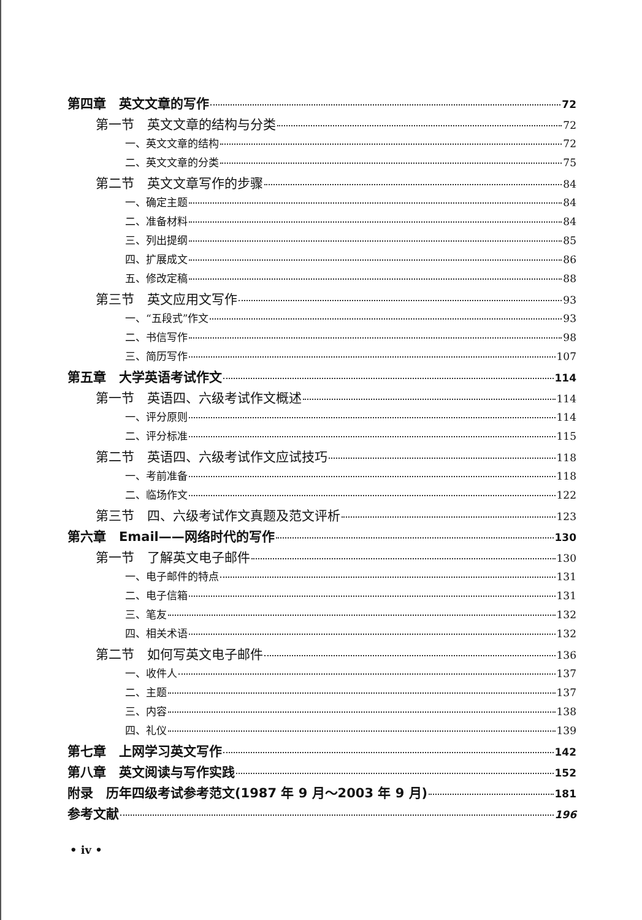第四章　英文文章的写作 72
第一节　英文文章的结构与分类 72
一、英文文章的结构 72
二、英文文章的分类 75
第二节　英文文章写作的步骤 84
一、确定主题 84
二、准备材料 84
三、列出提纲 85
四、扩展成文 86
五、修改定稿 88
第三节　英文应用文写作 93
一、“五段式”作文 93
二、书信写作 98
三、简历写作 107
第五章　大学英语考试作文 114
第一节　英语四、六级考试作文概述 114
一、评分原则 114
二、评分标准 115
第二节　英语四、六级考试作文应试技巧 118
一、考前准备 118
二、临场作文 122
第三节　四、六级考试作文真题及范文评析 123
第六章　Email——网络时代的写作 130
第一节　了解英文电子邮件 130
一、电子邮件的特点 131
二、电子信箱 131
三、笔友 132
四、相关术语 132
第二节　如何写英文电子邮件 136
一、收件人 137
二、主题 137
三、内容 138
四、礼仪 139
第七章　上网学习英文写作 142
第八章　英文阅读与写作实践 152
附录　历年四级考试参考范文(1987 年 9 月～2003 年 9 月) 181
参考文献 196
• iv •